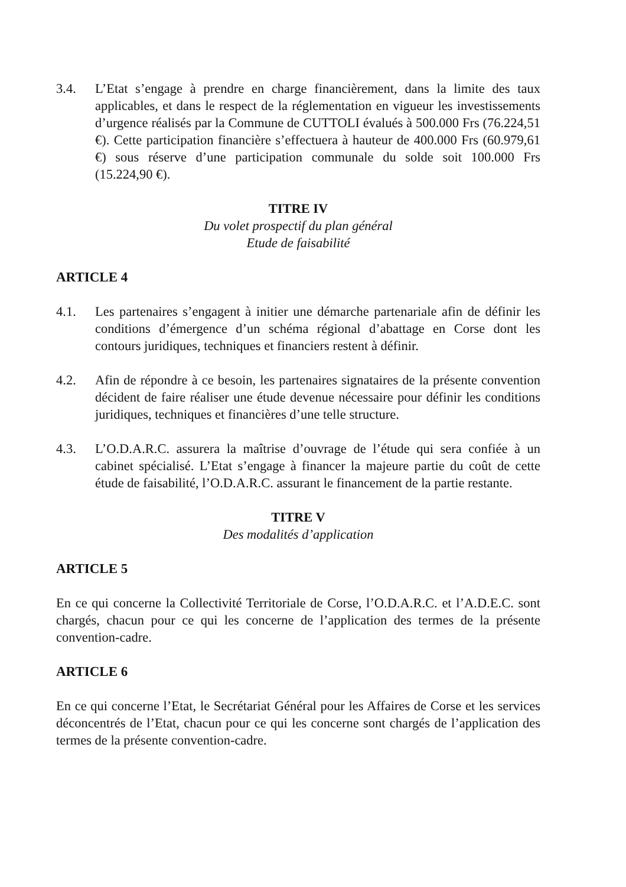3.4. L’Etat s’engage à prendre en charge financièrement, dans la limite des taux applicables, et dans le respect de la réglementation en vigueur les investissements d’urgence réalisés par la Commune de CUTTOLI évalués à 500.000 Frs (76.224,51 €). Cette participation financière s’effectuera à hauteur de 400.000 Frs (60.979,61 €) sous réserve d’une participation communale du solde soit 100.000 Frs (15.224,90 €).
TITRE IV
Du volet prospectif du plan général
Etude de faisabilité
ARTICLE 4
4.1. Les partenaires s’engagent à initier une démarche partenariale afin de définir les conditions d’émergence d’un schéma régional d’abattage en Corse dont les contours juridiques, techniques et financiers restent à définir.
4.2. Afin de répondre à ce besoin, les partenaires signataires de la présente convention décident de faire réaliser une étude devenue nécessaire pour définir les conditions juridiques, techniques et financières d’une telle structure.
4.3. L’O.D.A.R.C. assurera la maîtrise d’ouvrage de l’étude qui sera confiée à un cabinet spécialisé. L’Etat s’engage à financer la majeure partie du coût de cette étude de faisabilité, l’O.D.A.R.C. assurant le financement de la partie restante.
TITRE V
Des modalités d’application
ARTICLE 5
En ce qui concerne la Collectivité Territoriale de Corse, l’O.D.A.R.C. et l’A.D.E.C. sont chargés, chacun pour ce qui les concerne de l’application des termes de la présente convention-cadre.
ARTICLE 6
En ce qui concerne l’Etat, le Secrétariat Général pour les Affaires de Corse et les services déconcentrés de l’Etat, chacun pour ce qui les concerne sont chargés de l’application des termes de la présente convention-cadre.